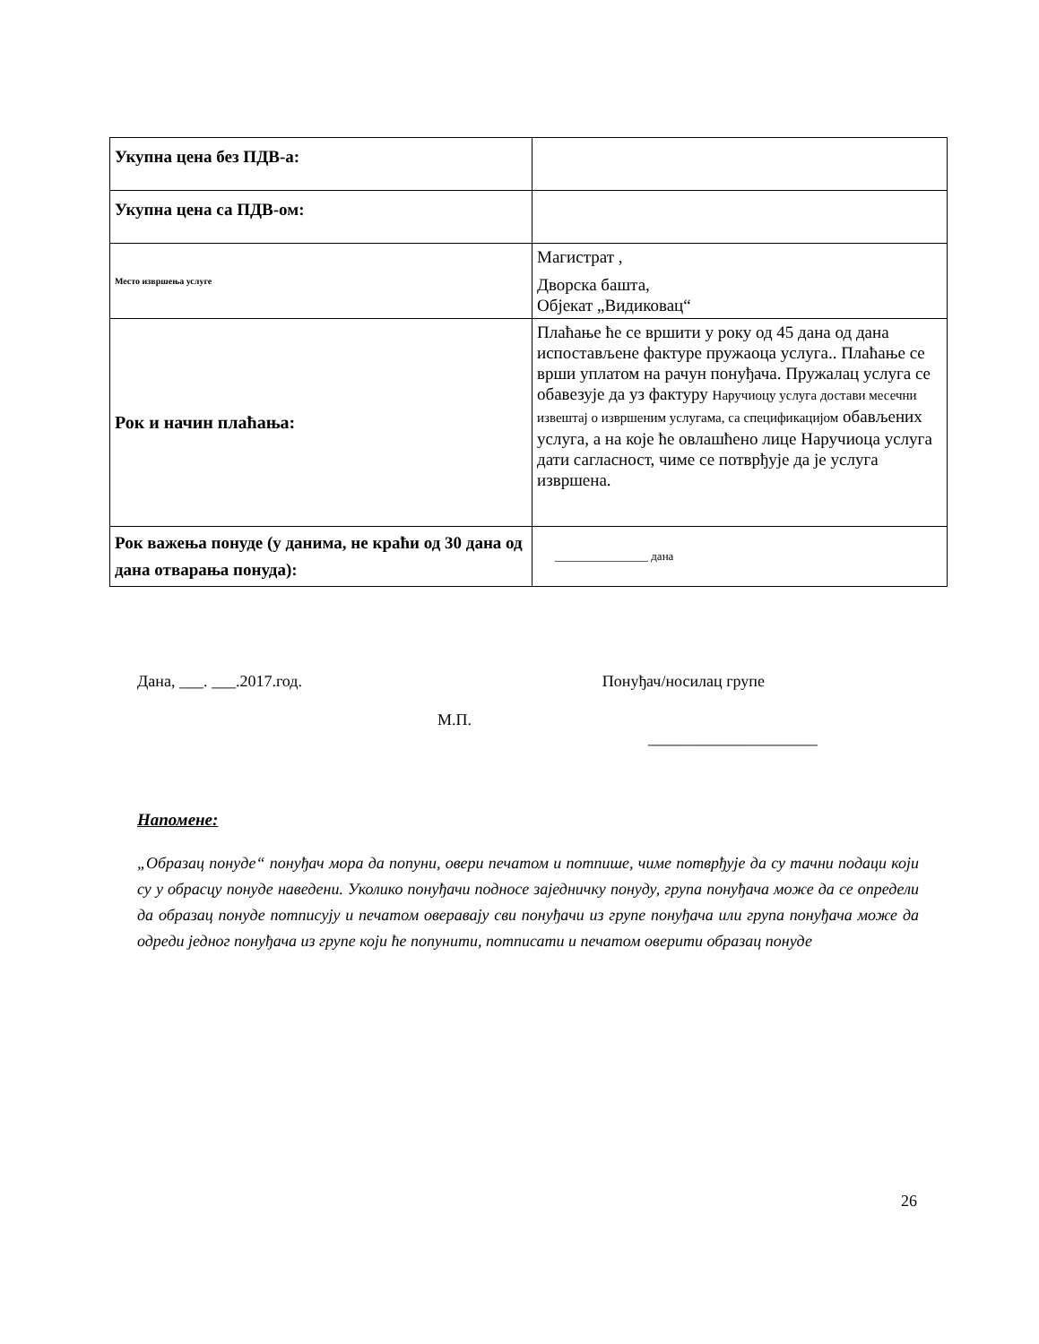| Укупна цена без ПДВ-а: | |
| Укупна цена са ПДВ-ом: | |
| Место извршења услуге | Магистрат , Дворска башта, Објекат „Видиковац“ |
| Рок и начин плаћања: | Плаћање ће се вршити у року од 45 дана од дана испостављене фактуре пружаоца услуга.. Плаћање се врши уплатом на рачун понуђача. Пружалац услуга се обавезује да уз фактуру Наручиоцу услуга достави месечни извештај о извршеним услугама, са спецификацијом обављених услуга, а на које ће овлашћено лице Наручиоца услуга дати сагласност, чиме се потврђује да је услуга извршена. |
| Рок важења понуде (у данима, не краћи од 30 дана од дана отварања понуда): | ________________ дана |
Дана, ___. ___.2017.год. Понуђач/носилац групе
М.П.
_____________________
Напомене:
„Образац понуде“ понуђач мора да попуни, овери печатом и потпише, чиме потврђује да су тачни подаци који су у обрасцу понуде наведени. Уколико понуђачи подносе заједничку понуду, група понуђача може да се определи да образац понуде потписују и печатом оверавају сви понуђачи из групе понуђача или група понуђача може да одреди једног понуђача из групе који ће попунити, потписати и печатом оверити образац понуде
26